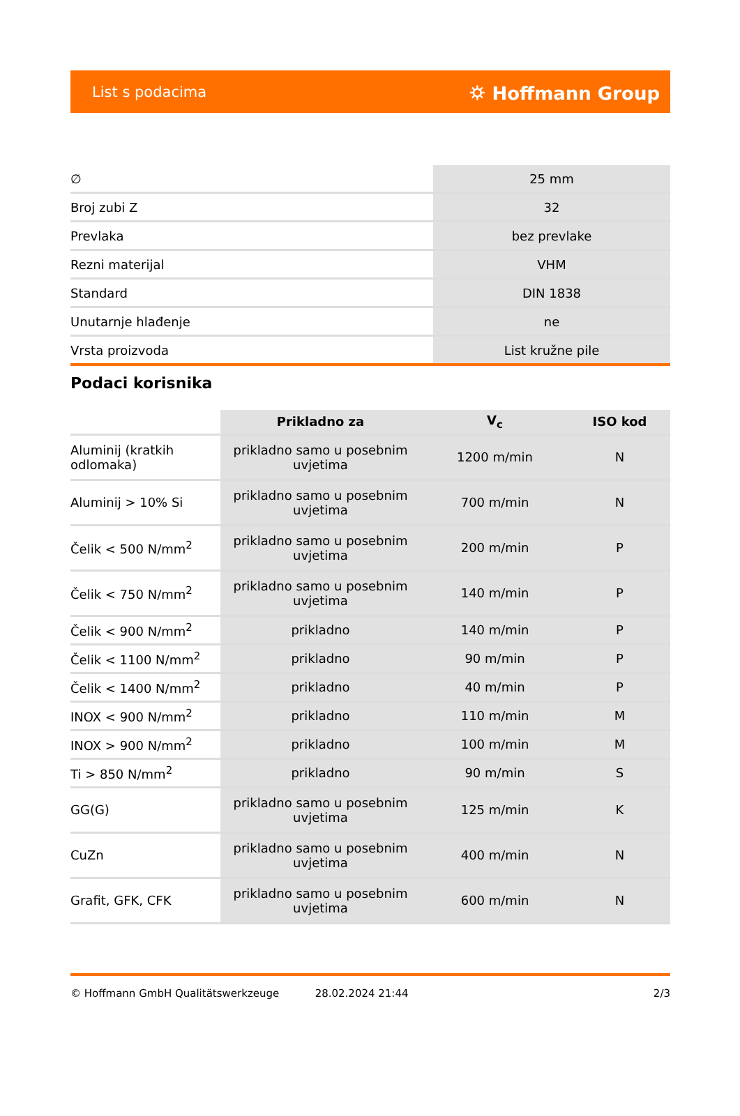List s podacima ⛭ Hoffmann Group
| ∅ | 25 mm |
| Broj zubi Z | 32 |
| Prevlaka | bez prevlake |
| Rezni materijal | VHM |
| Standard | DIN 1838 |
| Unutarnje hlađenje | ne |
| Vrsta proizvoda | List kružne pile |
Podaci korisnika
| | Prikladno za | V<sub>c</sub> | ISO kod |
| --- | --- | --- | --- |
| Aluminij (kratkih odlomaka) | prikladno samo u posebnim uvjetima | 1200 m/min | N |
| Aluminij > 10% Si | prikladno samo u posebnim uvjetima | 700 m/min | N |
| Čelik < 500 N/mm<sup>2</sup> | prikladno samo u posebnim uvjetima | 200 m/min | P |
| Čelik < 750 N/mm<sup>2</sup> | prikladno samo u posebnim uvjetima | 140 m/min | P |
| Čelik < 900 N/mm<sup>2</sup> | prikladno | 140 m/min | P |
| Čelik < 1100 N/mm<sup>2</sup> | prikladno | 90 m/min | P |
| Čelik < 1400 N/mm<sup>2</sup> | prikladno | 40 m/min | P |
| INOX < 900 N/mm<sup>2</sup> | prikladno | 110 m/min | M |
| INOX > 900 N/mm<sup>2</sup> | prikladno | 100 m/min | M |
| Ti > 850 N/mm<sup>2</sup> | prikladno | 90 m/min | S |
| GG(G) | prikladno samo u posebnim uvjetima | 125 m/min | K |
| CuZn | prikladno samo u posebnim uvjetima | 400 m/min | N |
| Grafit, GFK, CFK | prikladno samo u posebnim uvjetima | 600 m/min | N |
© Hoffmann GmbH Qualitätswerkzeuge 28.02.2024 21:44 2/3